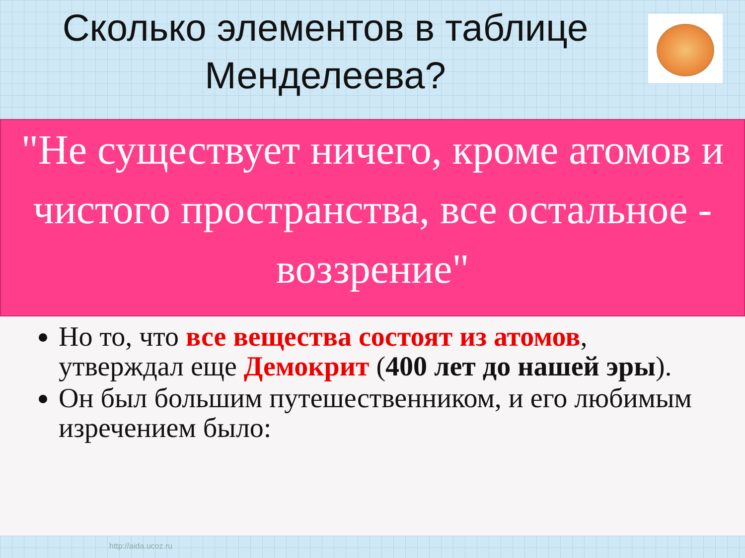Сколько элементов в таблице Менделеева?
"Не существует ничего, кроме атомов и чистого пространства, все остальное - воззрение"
Но то, что все вещества состоят из атомов, утверждал еще Демокрит (400 лет до нашей эры).
Он был большим путешественником, и его любимым изречением было:
http://aida.ucoz.ru